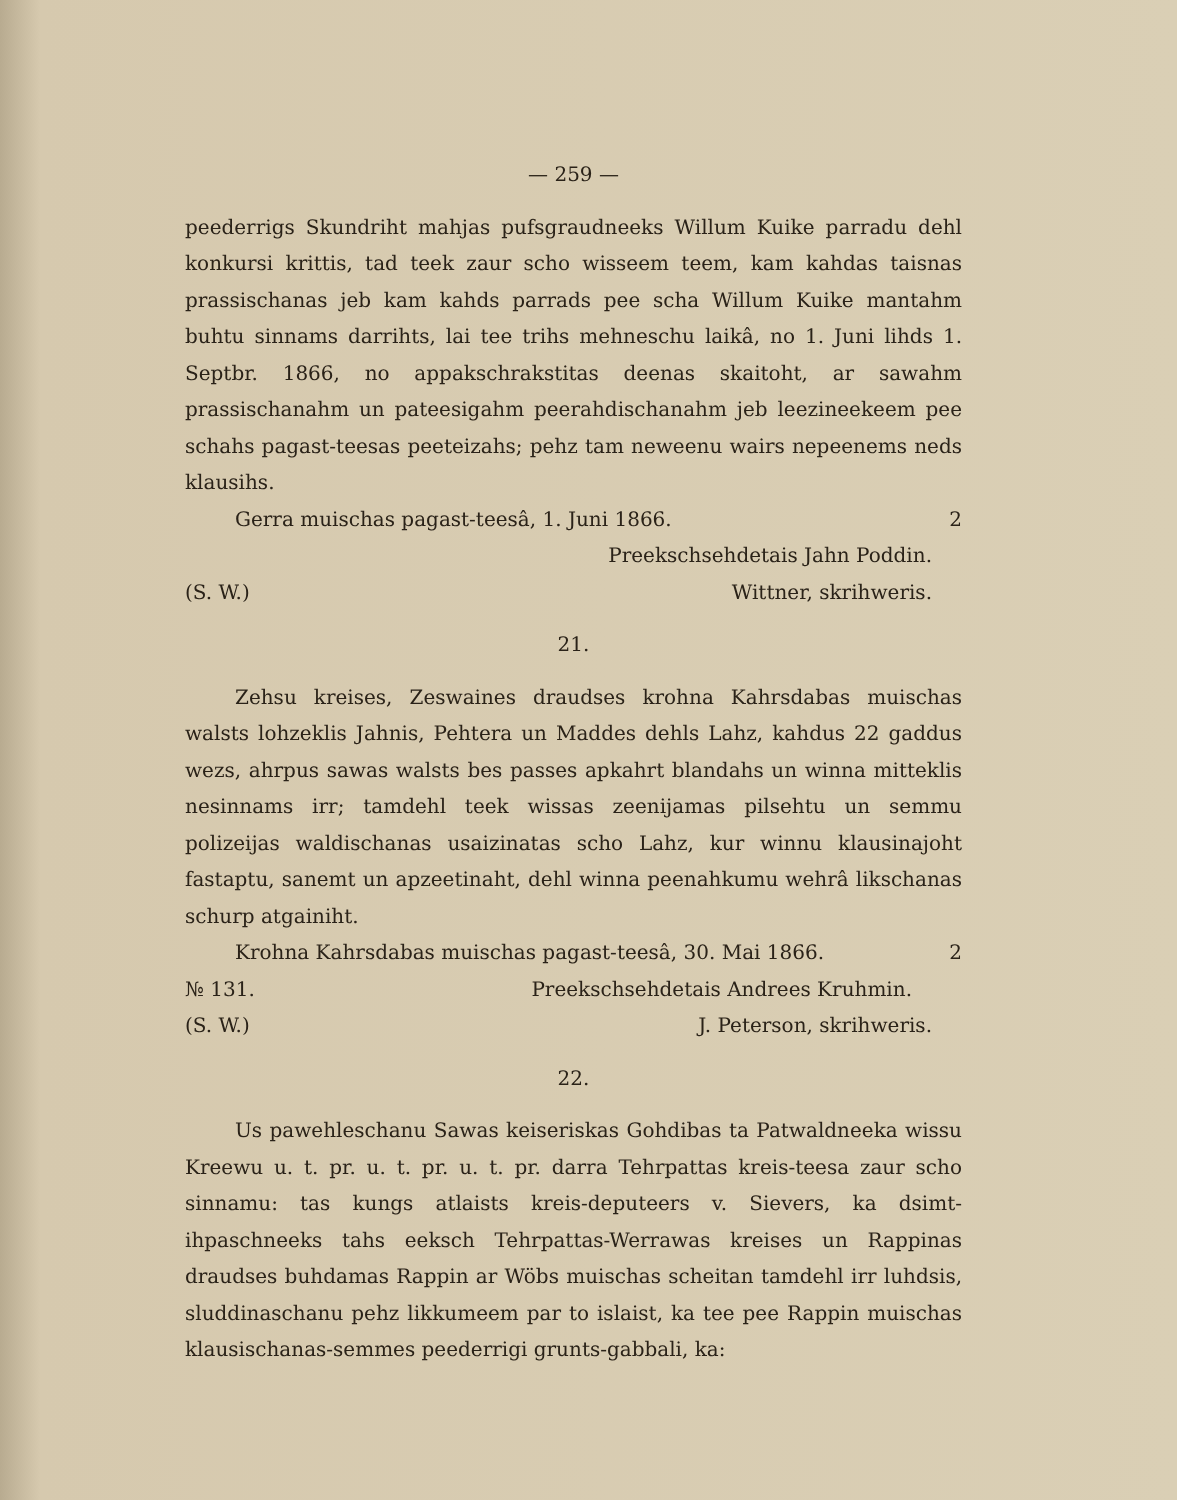— 259 —
peederrigs Skundriht mahjas pufsgraudneeks Willum Kuike parradu dehl konkursi krittis, tad teek zaur scho wisseem teem, kam kahdas taisnas prassischanas jeb kam kahds parrads pee scha Willum Kuike mantahm buhtu sinnams darrihts, lai tee trihs mehneschu laikâ, no 1. Juni lihds 1. Septbr. 1866, no appakschrakstitas deenas skaitoht, ar sawahm prassischanahm un pateesigahm peerahdischanahm jeb leezineekeem pee schahs pagast-teesas peeteizahs; pehz tam neweenu wairs nepeenems neds klausihs.
Gerra muischas pagast-teesâ, 1. Juni 1866. 2
Preekschsehdetais Jahn Poddin.
(S. W.) Wittner, skrihweris.
21.
Zehsu kreises, Zeswaines draudses krohna Kahrsdabas muischas walsts lohzeklis Jahnis, Pehtera un Maddes dehls Lahz, kahdus 22 gaddus wezs, ahrpus sawas walsts bes passes apkahrt blandahs un winna mitteklis nesinnams irr; tamdehl teek wissas zeenijamas pilsehtu un semmu polizeijas waldischanas usaizinatas scho Lahz, kur winnu klausinajoht fastaptu, sanemt un apzeetinaht, dehl winna peenahkumu wehrâ likschanas schurp atgainiht.
Krohna Kahrsdabas muischas pagast-teesâ, 30. Mai 1866. 2
№ 131. Preekschsehdetais Andrees Kruhmin.
(S. W.) J. Peterson, skrihweris.
22.
Us pawehleschanu Sawas keiseriskas Gohdibas ta Patwaldneeka wissu Kreewu u. t. pr. u. t. pr. u. t. pr. darra Tehrpattas kreis-teesa zaur scho sinnamu: tas kungs atlaists kreis-deputeers v. Sievers, ka dsimt-ihpaschneeks tahs eeksch Tehrpattas-Werrawas kreises un Rappinas draudses buhdamas Rappin ar Wöbs muischas scheitan tamdehl irr luhdsis, sluddinaschanu pehz likkumeem par to islaist, ka tee pee Rappin muischas klausischanas-semmes peederrigi grunts-gabbali, ka: